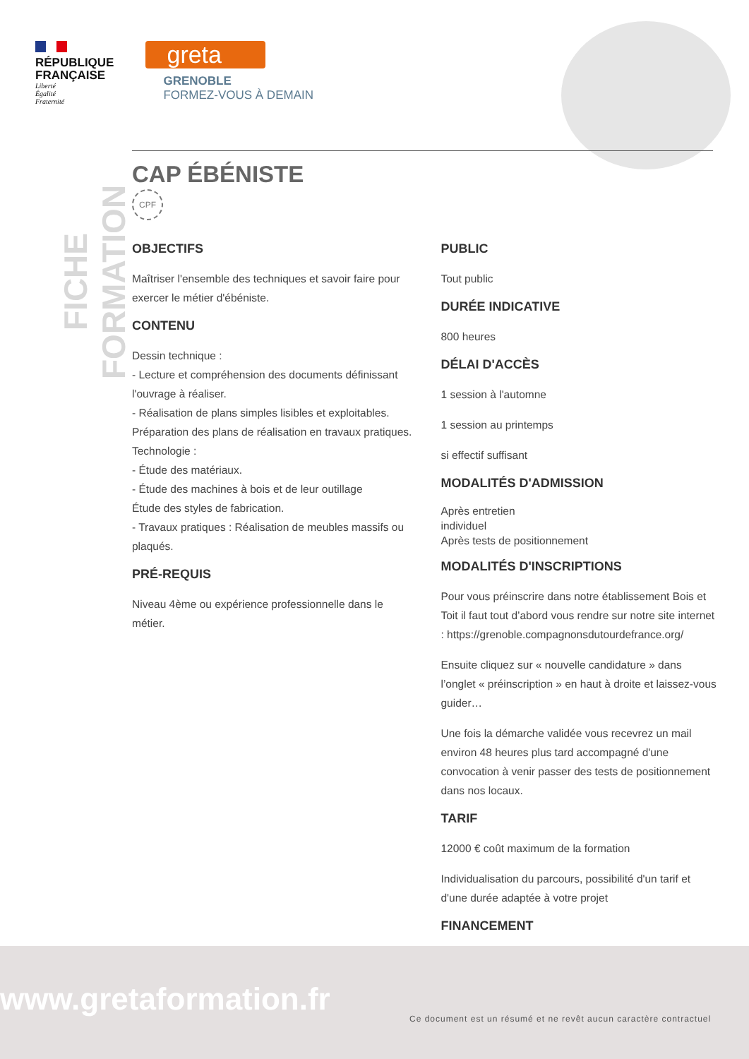RÉPUBLIQUE
FRANÇAISE
Liberté
Égalité
Fraternité
greta
GRENOBLE
FORMEZ-VOUS À DEMAIN
FICHE FORMATION
CAP ÉBÉNISTE
CPF
OBJECTIFS
Maîtriser l'ensemble des techniques et savoir faire pour exercer le métier d'ébéniste.
CONTENU
Dessin technique :
- Lecture et compréhension des documents définissant l'ouvrage à réaliser.
- Réalisation de plans simples lisibles et exploitables.
Préparation des plans de réalisation en travaux pratiques.
Technologie :
- Étude des matériaux.
- Étude des machines à bois et de leur outillage
Étude des styles de fabrication.
- Travaux pratiques : Réalisation de meubles massifs ou plaqués.
PRÉ-REQUIS
Niveau 4ème ou expérience professionnelle dans le métier.
PUBLIC
Tout public
DURÉE INDICATIVE
800 heures
DÉLAI D'ACCÈS
1 session à l'automne
1 session au printemps
si effectif suffisant
MODALITÉS D'ADMISSION
Après entretien
individuel
Après tests de positionnement
MODALITÉS D'INSCRIPTIONS
Pour vous préinscrire dans notre établissement Bois et Toit il faut tout d’abord vous rendre sur notre site internet : https://grenoble.compagnonsdutourdefrance.org/
Ensuite cliquez sur « nouvelle candidature » dans l’onglet « préinscription » en haut à droite et laissez-vous guider…
Une fois la démarche validée vous recevrez un mail environ 48 heures plus tard accompagné d'une convocation à venir passer des tests de positionnement dans nos locaux.
TARIF
12000 € coût maximum de la formation
Individualisation du parcours, possibilité d'un tarif et d'une durée adaptée à votre projet
FINANCEMENT
www.gretaformation.fr
Ce document est un résumé et ne revêt aucun caractère contractuel